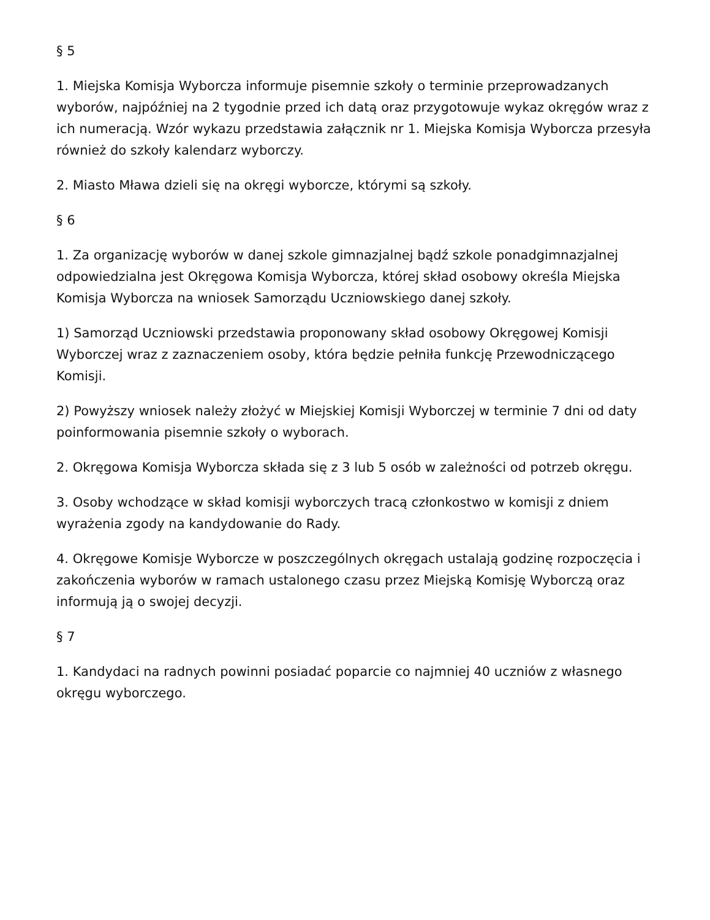§ 5
1. Miejska Komisja Wyborcza informuje pisemnie szkoły o terminie przeprowadzanych wyborów, najpóźniej na 2 tygodnie przed ich datą oraz przygotowuje wykaz okręgów wraz z ich numeracją. Wzór wykazu przedstawia załącznik nr 1. Miejska Komisja Wyborcza przesyła również do szkoły kalendarz wyborczy.
2. Miasto Mława dzieli się na okręgi wyborcze, którymi są szkoły.
§ 6
1. Za organizację wyborów w danej szkole gimnazjalnej bądź szkole ponadgimnazjalnej odpowiedzialna jest Okręgowa Komisja Wyborcza, której skład osobowy określa Miejska Komisja Wyborcza na wniosek Samorządu Uczniowskiego danej szkoły.
1) Samorząd Uczniowski przedstawia proponowany skład osobowy Okręgowej Komisji Wyborczej wraz z zaznaczeniem osoby, która będzie pełniła funkcję Przewodniczącego Komisji.
2) Powyższy wniosek należy złożyć w Miejskiej Komisji Wyborczej w terminie 7 dni od daty poinformowania pisemnie szkoły o wyborach.
2. Okręgowa Komisja Wyborcza składa się z 3 lub 5 osób w zależności od potrzeb okręgu.
3. Osoby wchodzące w skład komisji wyborczych tracą członkostwo w komisji z dniem wyrażenia zgody na kandydowanie do Rady.
4. Okręgowe Komisje Wyborcze w poszczególnych okręgach ustalają godzinę rozpoczęcia i zakończenia wyborów w ramach ustalonego czasu przez Miejską Komisję Wyborczą oraz informują ją o swojej decyzji.
§ 7
1. Kandydaci na radnych powinni posiadać poparcie co najmniej 40 uczniów z własnego okręgu wyborczego.